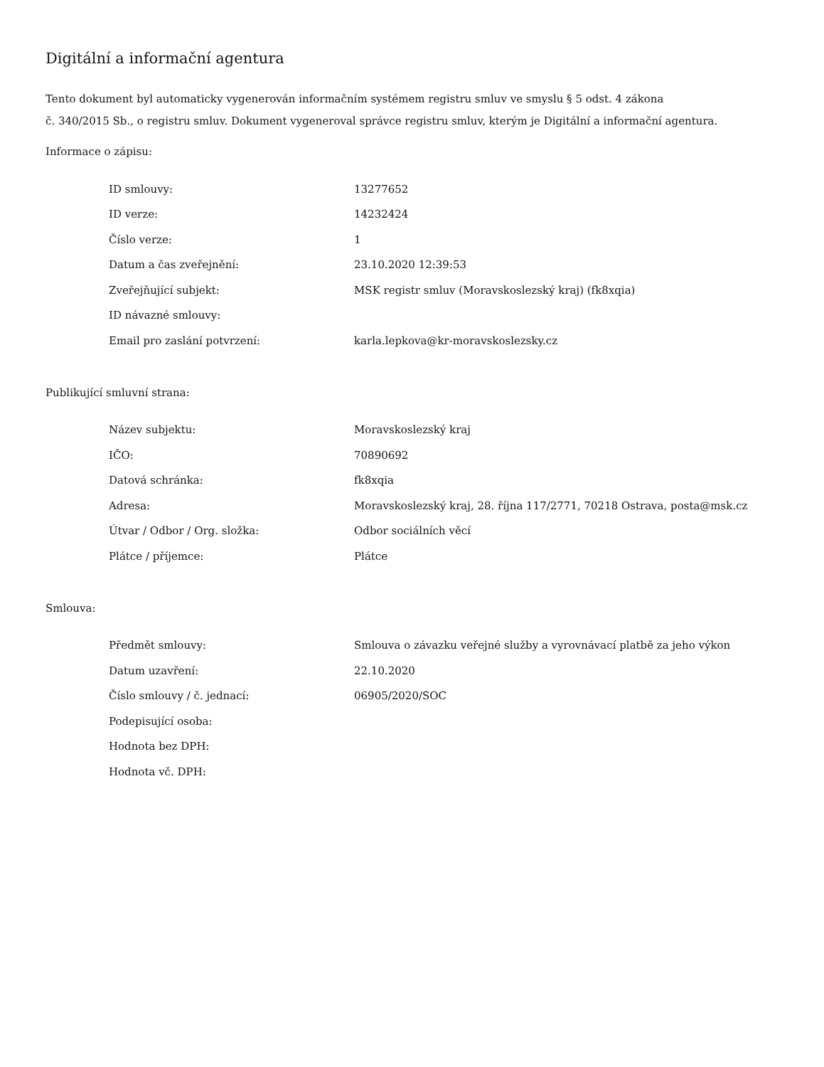Digitální a informační agentura
Tento dokument byl automaticky vygenerován informačním systémem registru smluv ve smyslu § 5 odst. 4 zákona
č. 340/2015 Sb., o registru smluv. Dokument vygeneroval správce registru smluv, kterým je Digitální a informační agentura.
Informace o zápisu:
| ID smlouvy: | 13277652 |
| ID verze: | 14232424 |
| Číslo verze: | 1 |
| Datum a čas zveřejnění: | 23.10.2020 12:39:53 |
| Zveřejňující subjekt: | MSK registr smluv (Moravskoslezský kraj) (fk8xqia) |
| ID návazné smlouvy: | |
| Email pro zaslání potvrzení: | karla.lepkova@kr-moravskoslezsky.cz |
Publikující smluvní strana:
| Název subjektu: | Moravskoslezský kraj |
| IČO: | 70890692 |
| Datová schránka: | fk8xqia |
| Adresa: | Moravskoslezský kraj, 28. října 117/2771, 70218 Ostrava, posta@msk.cz |
| Útvar / Odbor / Org. složka: | Odbor sociálních věcí |
| Plátce / příjemce: | Plátce |
Smlouva:
| Předmět smlouvy: | Smlouva o závazku veřejné služby a vyrovnávací platbě za jeho výkon |
| Datum uzavření: | 22.10.2020 |
| Číslo smlouvy / č. jednací: | 06905/2020/SOC |
| Podepisující osoba: | |
| Hodnota bez DPH: | |
| Hodnota vč. DPH: | |